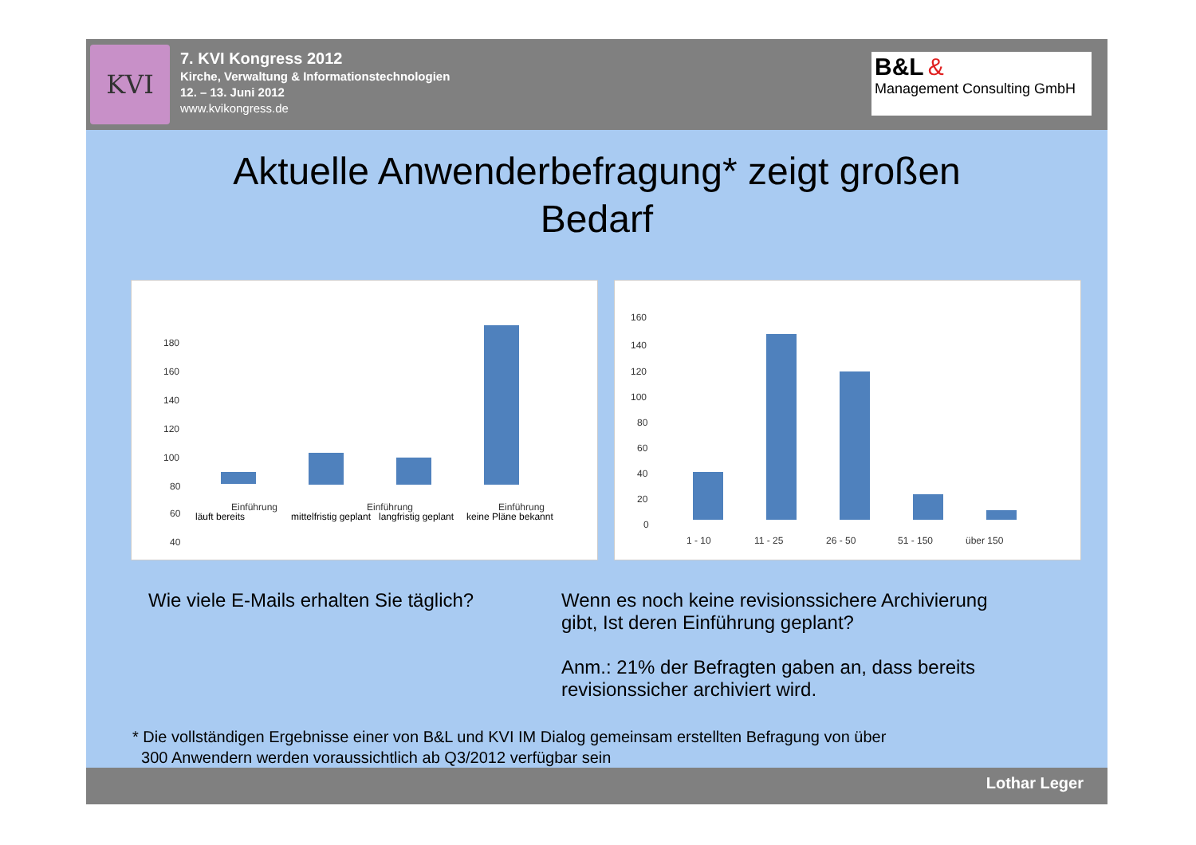KVI
7. KVI Kongress 2012
Kirche, Verwaltung & Informationstechnologien
12. – 13. Juni 2012
www.kvikongress.de
B&L &
Management Consulting GmbH
Aktuelle Anwenderbefragung* zeigt großen
Bedarf
180
160
140
120
100
80
60
40
Einführung
Einführung
Einführung
läuft bereits
mittelfristig geplant
langfristig geplant
keine Pläne bekannt
160
140
120
100
80
60
40
20
0
1 - 10
11 - 25
26 - 50
51 - 150
über 150
Wie viele E-Mails erhalten Sie täglich? Wenn es noch keine revisionssichere Archivierung gibt, Ist deren Einführung geplant?
Anm.: 21% der Befragten gaben an, dass bereits revisionssicher archiviert wird.
* Die vollständigen Ergebnisse einer von B&L und KVI IM Dialog gemeinsam erstellten Befragung von über
300 Anwendern werden voraussichtlich ab Q3/2012 verfügbar sein
Lothar Leger